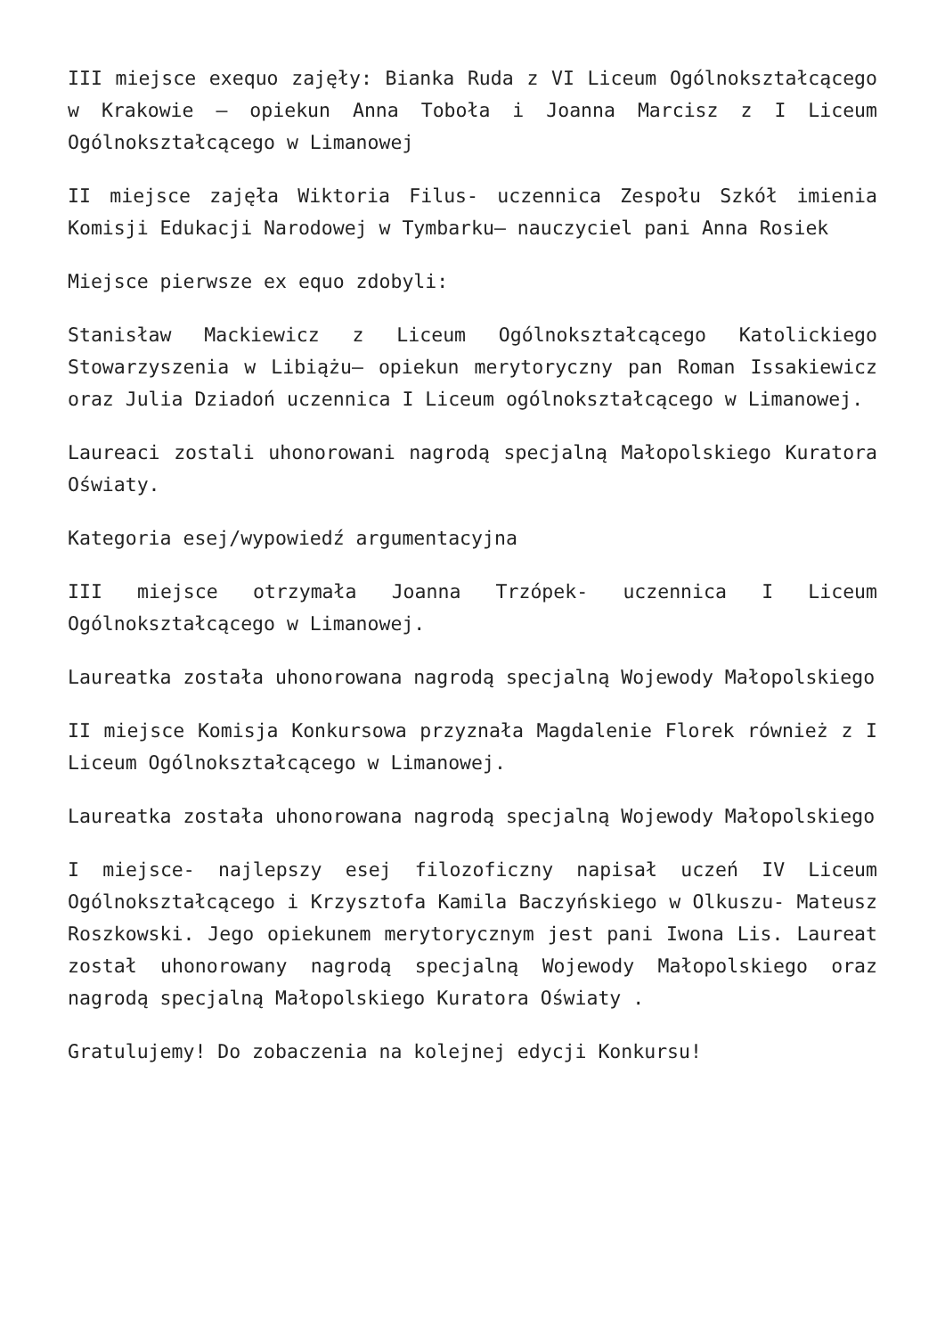III miejsce exequo zajęły: Bianka Ruda z VI Liceum Ogólnokształcącego w Krakowie – opiekun Anna Toboła i Joanna Marcisz z I Liceum Ogólnokształcącego w Limanowej
II miejsce zajęła Wiktoria Filus- uczennica Zespołu Szkół imienia Komisji Edukacji Narodowej w Tymbarku– nauczyciel pani Anna Rosiek
Miejsce pierwsze ex equo zdobyli:
Stanisław Mackiewicz z Liceum Ogólnokształcącego Katolickiego Stowarzyszenia w Libiążu– opiekun merytoryczny pan Roman Issakiewicz oraz Julia Dziadoń uczennica I Liceum ogólnokształcącego w Limanowej.
Laureaci zostali uhonorowani nagrodą specjalną Małopolskiego Kuratora Oświaty.
Kategoria esej/wypowiedź argumentacyjna
III miejsce otrzymała Joanna Trzópek- uczennica I Liceum Ogólnokształcącego w Limanowej.
Laureatka została uhonorowana nagrodą specjalną Wojewody Małopolskiego
II miejsce Komisja Konkursowa przyznała Magdalenie Florek również z I Liceum Ogólnokształcącego w Limanowej.
Laureatka została uhonorowana nagrodą specjalną Wojewody Małopolskiego
I miejsce- najlepszy esej filozoficzny napisał uczeń IV Liceum Ogólnokształcącego i Krzysztofa Kamila Baczyńskiego w Olkuszu- Mateusz Roszkowski. Jego opiekunem merytorycznym jest pani Iwona Lis. Laureat został uhonorowany nagrodą specjalną Wojewody Małopolskiego oraz nagrodą specjalną Małopolskiego Kuratora Oświaty .
Gratulujemy! Do zobaczenia na kolejnej edycji Konkursu!